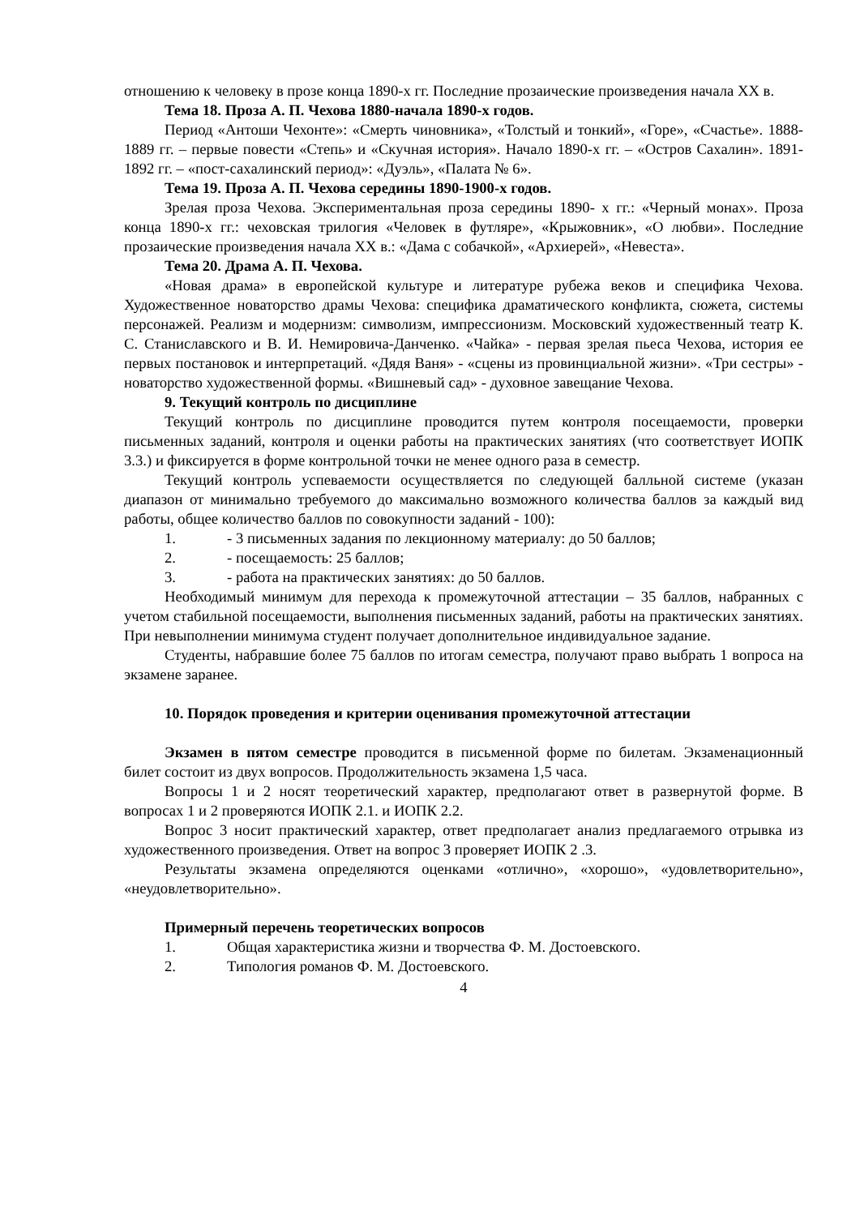отношению к человеку в прозе конца 1890-х гг. Последние прозаические произведения начала XX в.
Тема 18. Проза А. П. Чехова 1880-начала 1890-х годов.
Период «Антоши Чехонте»: «Смерть чиновника», «Толстый и тонкий», «Горе», «Счастье». 1888-1889 гг. – первые повести «Степь» и «Скучная история». Начало 1890-х гг. – «Остров Сахалин». 1891-1892 гг. – «пост-сахалинский период»: «Дуэль», «Палата № 6».
Тема 19. Проза А. П. Чехова середины 1890-1900-х годов.
Зрелая проза Чехова. Экспериментальная проза середины 1890- х гг.: «Черный монах». Проза конца 1890-х гг.: чеховская трилогия «Человек в футляре», «Крыжовник», «О любви». Последние прозаические произведения начала XX в.: «Дама с собачкой», «Архиерей», «Невеста».
Тема 20. Драма А. П. Чехова.
«Новая драма» в европейской культуре и литературе рубежа веков и специфика Чехова. Художественное новаторство драмы Чехова: специфика драматического конфликта, сюжета, системы персонажей. Реализм и модернизм: символизм, импрессионизм. Московский художественный театр К. С. Станиславского и В. И. Немировича-Данченко. «Чайка» - первая зрелая пьеса Чехова, история ее первых постановок и интерпретаций. «Дядя Ваня» - «сцены из провинциальной жизни». «Три сестры» - новаторство художественной формы. «Вишневый сад» - духовное завещание Чехова.
9. Текущий контроль по дисциплине
Текущий контроль по дисциплине проводится путем контроля посещаемости, проверки письменных заданий, контроля и оценки работы на практических занятиях (что соответствует ИОПК 3.3.) и фиксируется в форме контрольной точки не менее одного раза в семестр.
Текущий контроль успеваемости осуществляется по следующей балльной системе (указан диапазон от минимально требуемого до максимально возможного количества баллов за каждый вид работы, общее количество баллов по совокупности заданий - 100):
1. - 3 письменных задания по лекционному материалу: до 50 баллов;
2. - посещаемость: 25 баллов;
3. - работа на практических занятиях: до 50 баллов.
Необходимый минимум для перехода к промежуточной аттестации – 35 баллов, набранных с учетом стабильной посещаемости, выполнения письменных заданий, работы на практических занятиях. При невыполнении минимума студент получает дополнительное индивидуальное задание.
Студенты, набравшие более 75 баллов по итогам семестра, получают право выбрать 1 вопроса на экзамене заранее.
10. Порядок проведения и критерии оценивания промежуточной аттестации
Экзамен в пятом семестре проводится в письменной форме по билетам. Экзаменационный билет состоит из двух вопросов. Продолжительность экзамена 1,5 часа.
Вопросы 1 и 2 носят теоретический характер, предполагают ответ в развернутой форме. В вопросах 1 и 2 проверяются ИОПК 2.1. и ИОПК 2.2.
Вопрос 3 носит практический характер, ответ предполагает анализ предлагаемого отрывка из художественного произведения. Ответ на вопрос 3 проверяет ИОПК 2 .3.
Результаты экзамена определяются оценками «отлично», «хорошо», «удовлетворительно», «неудовлетворительно».
Примерный перечень теоретических вопросов
1. Общая характеристика жизни и творчества Ф. М. Достоевского.
2. Типология романов Ф. М. Достоевского.
4